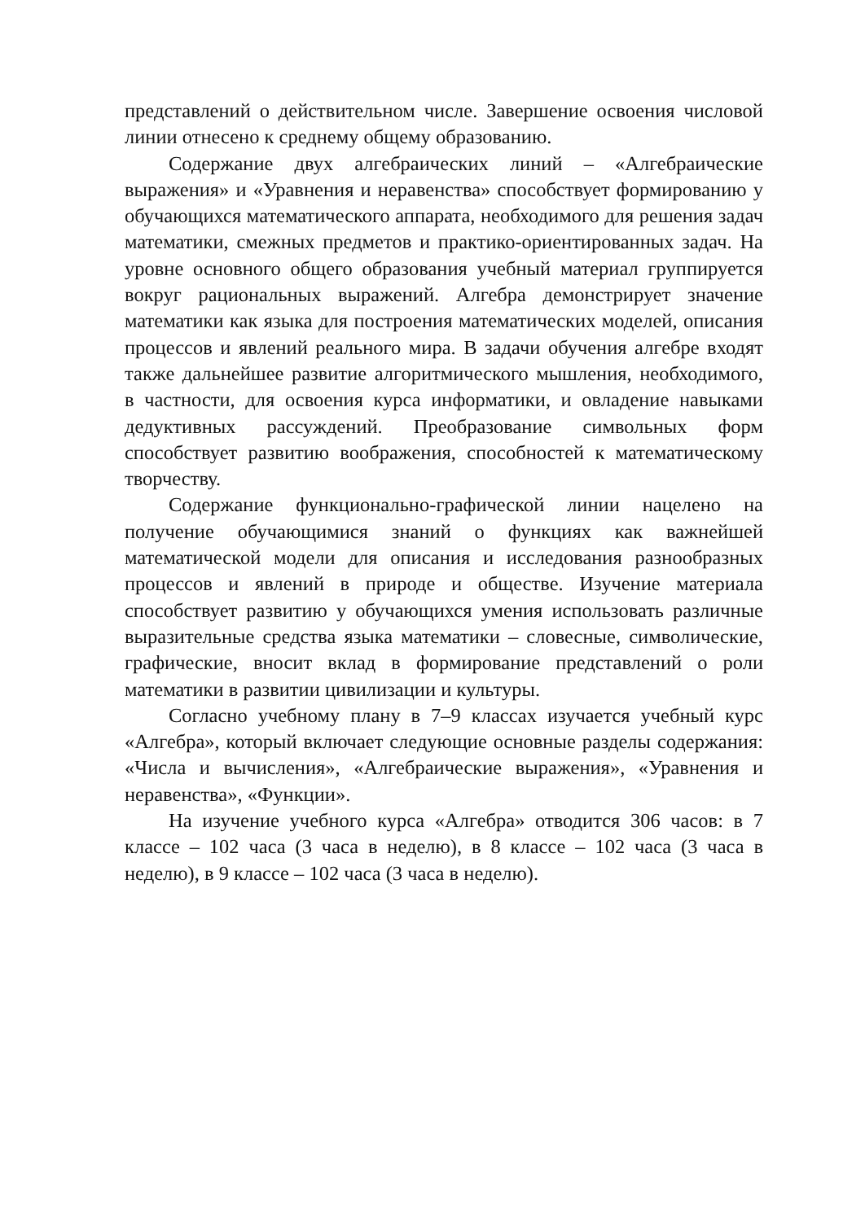представлений о действительном числе. Завершение освоения числовой линии отнесено к среднему общему образованию.
Содержание двух алгебраических линий – «Алгебраические выражения» и «Уравнения и неравенства» способствует формированию у обучающихся математического аппарата, необходимого для решения задач математики, смежных предметов и практико-ориентированных задач. На уровне основного общего образования учебный материал группируется вокруг рациональных выражений. Алгебра демонстрирует значение математики как языка для построения математических моделей, описания процессов и явлений реального мира. В задачи обучения алгебре входят также дальнейшее развитие алгоритмического мышления, необходимого, в частности, для освоения курса информатики, и овладение навыками дедуктивных рассуждений. Преобразование символьных форм способствует развитию воображения, способностей к математическому творчеству.
Содержание функционально-графической линии нацелено на получение обучающимися знаний о функциях как важнейшей математической модели для описания и исследования разнообразных процессов и явлений в природе и обществе. Изучение материала способствует развитию у обучающихся умения использовать различные выразительные средства языка математики – словесные, символические, графические, вносит вклад в формирование представлений о роли математики в развитии цивилизации и культуры.
Согласно учебному плану в 7–9 классах изучается учебный курс «Алгебра», который включает следующие основные разделы содержания: «Числа и вычисления», «Алгебраические выражения», «Уравнения и неравенства», «Функции».
На изучение учебного курса «Алгебра» отводится 306 часов: в 7 классе – 102 часа (3 часа в неделю), в 8 классе – 102 часа (3 часа в неделю), в 9 классе – 102 часа (3 часа в неделю).